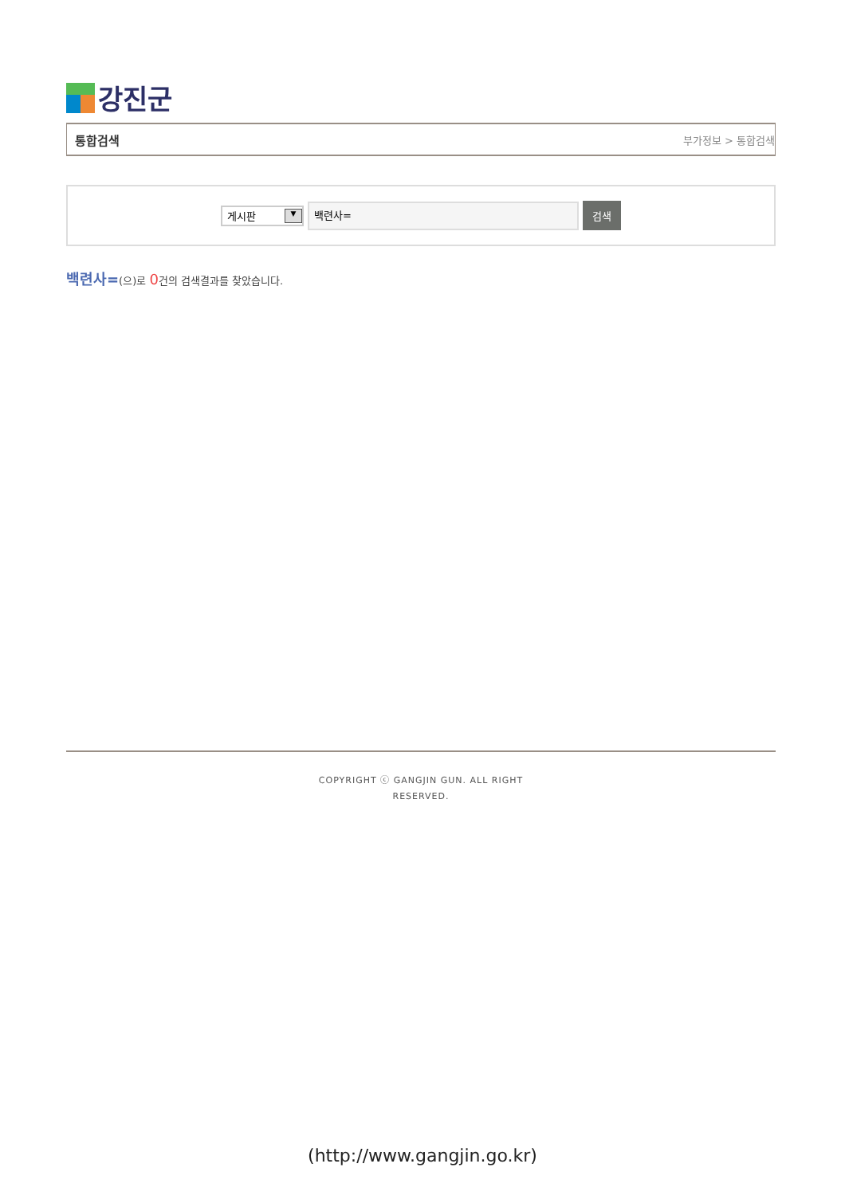강진군
통합검색 부가정보 > 통합검색
게시판 ▼
백련사=
검색
백련사=(으)로 0건의 검색결과를 찾았습니다.
COPYRIGHT ⓒ GANGJIN GUN. ALL RIGHT
RESERVED.
(http://www.gangjin.go.kr)